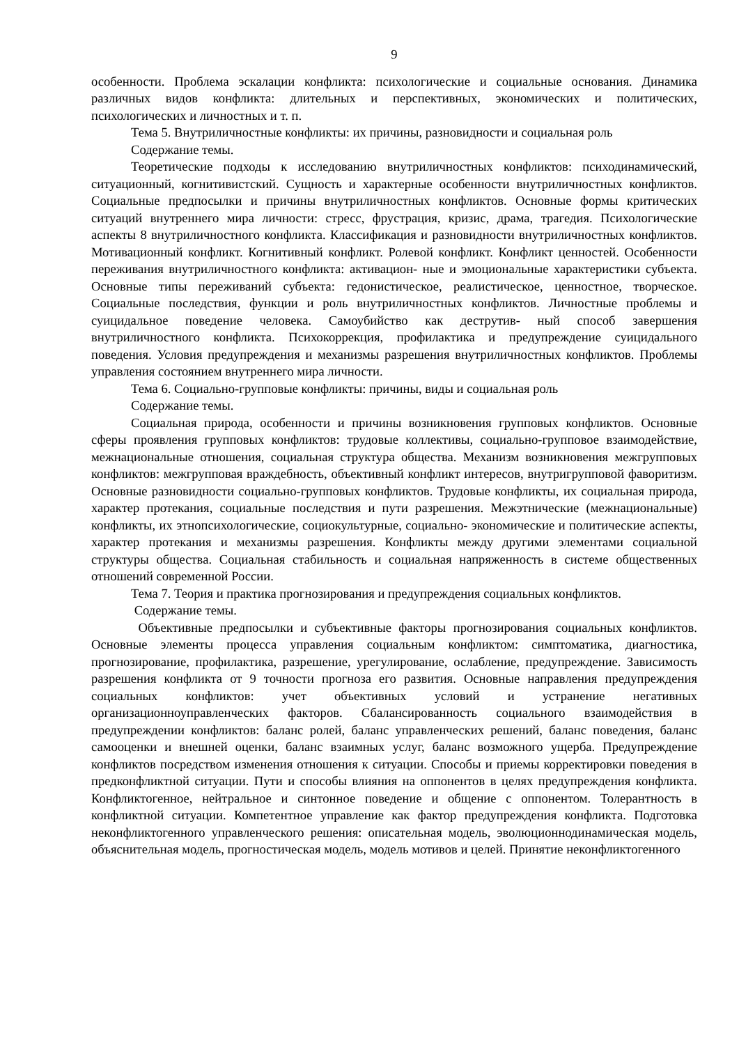9
особенности. Проблема эскалации конфликта: психологические и социальные основания. Динамика различных видов конфликта: длительных и перспективных, экономических и политических, психологических и личностных и т. п.
Тема 5. Внутриличностные конфликты: их причины, разновидности и социальная роль
Содержание темы.
Теоретические подходы к исследованию внутриличностных конфликтов: психодинамический, ситуационный, когнитивистский. Сущность и характерные особенности внутриличностных конфликтов. Социальные предпосылки и причины внутриличностных конфликтов. Основные формы критических ситуаций внутреннего мира личности: стресс, фрустрация, кризис, драма, трагедия. Психологические аспекты 8 внутриличностного конфликта. Классификация и разновидности внутриличностных конфликтов. Мотивационный конфликт. Когнитивный конфликт. Ролевой конфликт. Конфликт ценностей. Особенности переживания внутриличностного конфликта: активацион- ные и эмоциональные характеристики субъекта. Основные типы переживаний субъекта: гедонистическое, реалистическое, ценностное, творческое. Социальные последствия, функции и роль внутриличностных конфликтов. Личностные проблемы и суицидальное поведение человека. Самоубийство как деструтив- ный способ завершения внутриличностного конфликта. Психокоррекция, профилактика и предупреждение суицидального поведения. Условия предупреждения и механизмы разрешения внутриличностных конфликтов. Проблемы управления состоянием внутреннего мира личности.
Тема 6. Социально-групповые конфликты: причины, виды и социальная роль
Содержание темы.
Социальная природа, особенности и причины возникновения групповых конфликтов. Основные сферы проявления групповых конфликтов: трудовые коллективы, социально-групповое взаимодействие, межнациональные отношения, социальная структура общества. Механизм возникновения межгрупповых конфликтов: межгрупповая враждебность, объективный конфликт интересов, внутригрупповой фаворитизм. Основные разновидности социально-групповых конфликтов. Трудовые конфликты, их социальная природа, характер протекания, социальные последствия и пути разрешения. Межэтнические (межнациональные) конфликты, их этнопсихологические, социокультурные, социально- экономические и политические аспекты, характер протекания и механизмы разрешения. Конфликты между другими элементами социальной структуры общества. Социальная стабильность и социальная напряженность в системе общественных отношений современной России.
Тема 7. Теория и практика прогнозирования и предупреждения социальных конфликтов.
Содержание темы.
Объективные предпосылки и субъективные факторы прогнозирования социальных конфликтов. Основные элементы процесса управления социальным конфликтом: симптоматика, диагностика, прогнозирование, профилактика, разрешение, урегулирование, ослабление, предупреждение. Зависимость разрешения конфликта от 9 точности прогноза его развития. Основные направления предупреждения социальных конфликтов: учет объективных условий и устранение негативных организационноуправленческих факторов. Сбалансированность социального взаимодействия в предупреждении конфликтов: баланс ролей, баланс управленческих решений, баланс поведения, баланс самооценки и внешней оценки, баланс взаимных услуг, баланс возможного ущерба. Предупреждение конфликтов посредством изменения отношения к ситуации. Способы и приемы корректировки поведения в предконфликтной ситуации. Пути и способы влияния на оппонентов в целях предупреждения конфликта. Конфликтогенное, нейтральное и синтонное поведение и общение с оппонентом. Толерантность в конфликтной ситуации. Компетентное управление как фактор предупреждения конфликта. Подготовка неконфликтогенного управленческого решения: описательная модель, эволюционнодинамическая модель, объяснительная модель, прогностическая модель, модель мотивов и целей. Принятие неконфликтогенного